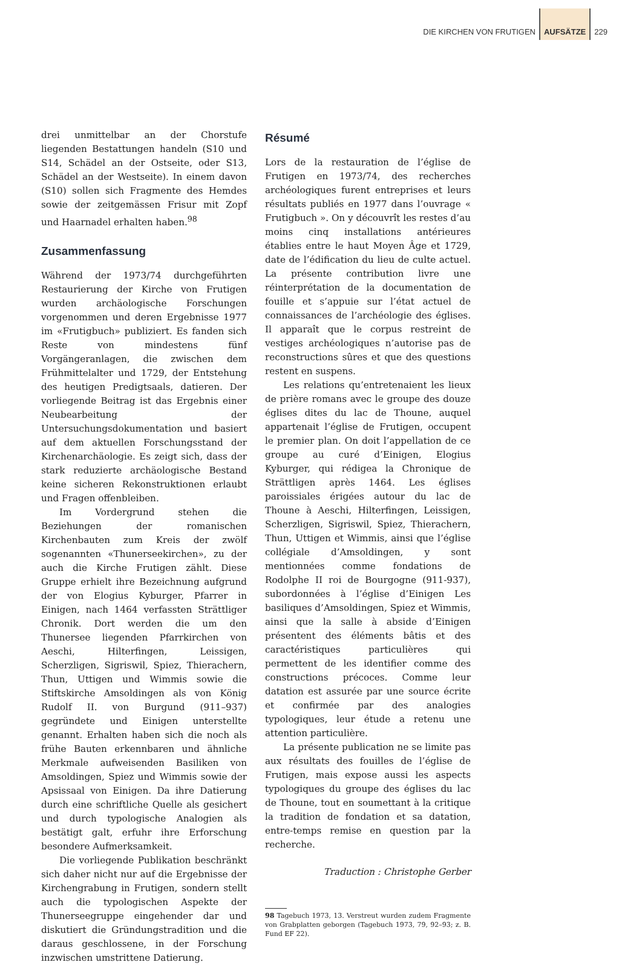DIE KIRCHEN VON FRUTIGEN AUFSÄTZE 229
drei unmittelbar an der Chorstufe liegenden Bestattungen handeln (S10 und S14, Schädel an der Ostseite, oder S13, Schädel an der Westseite). In einem davon (S10) sollen sich Fragmente des Hemdes sowie der zeitgemässen Frisur mit Zopf und Haarnadel erhalten haben.<sup>98</sup>
Zusammenfassung
Während der 1973/74 durchgeführten Restaurierung der Kirche von Frutigen wurden archäologische Forschungen vorgenommen und deren Ergebnisse 1977 im «Frutigbuch» publiziert. Es fanden sich Reste von mindestens fünf Vorgängeranlagen, die zwischen dem Frühmittelalter und 1729, der Entstehung des heutigen Predigtsaals, datieren. Der vorliegende Beitrag ist das Ergebnis einer Neubearbeitung der Untersuchungsdokumentation und basiert auf dem aktuellen Forschungsstand der Kirchenarchäologie. Es zeigt sich, dass der stark reduzierte archäologische Bestand keine sicheren Rekonstruktionen erlaubt und Fragen offenbleiben.
Im Vordergrund stehen die Beziehungen der romanischen Kirchenbauten zum Kreis der zwölf sogenannten «Thunerseekirchen», zu der auch die Kirche Frutigen zählt. Diese Gruppe erhielt ihre Bezeichnung aufgrund der von Elogius Kyburger, Pfarrer in Einigen, nach 1464 verfassten Strättliger Chronik. Dort werden die um den Thunersee liegenden Pfarrkirchen von Aeschi, Hilterfingen, Leissigen, Scherzligen, Sigriswil, Spiez, Thierachern, Thun, Uttigen und Wimmis sowie die Stiftskirche Amsoldingen als von König Rudolf II. von Burgund (911–937) gegründete und Einigen unterstellte genannt. Erhalten haben sich die noch als frühe Bauten erkennbaren und ähnliche Merkmale aufweisenden Basiliken von Amsoldingen, Spiez und Wimmis sowie der Apsissaal von Einigen. Da ihre Datierung durch eine schriftliche Quelle als gesichert und durch typologische Analogien als bestätigt galt, erfuhr ihre Erforschung besondere Aufmerksamkeit.
Die vorliegende Publikation beschränkt sich daher nicht nur auf die Ergebnisse der Kirchengrabung in Frutigen, sondern stellt auch die typologischen Aspekte der Thunerseegruppe eingehender dar und diskutiert die Gründungstradition und die daraus geschlossene, in der Forschung inzwischen umstrittene Datierung.
Résumé
Lors de la restauration de l’église de Frutigen en 1973/74, des recherches archéologiques furent entreprises et leurs résultats publiés en 1977 dans l’ouvrage « Frutigbuch ». On y découvrît les restes d’au moins cinq installations antérieures établies entre le haut Moyen Âge et 1729, date de l’édification du lieu de culte actuel. La présente contribution livre une réinterprétation de la documentation de fouille et s’appuie sur l’état actuel de connaissances de l’archéologie des églises. Il apparaît que le corpus restreint de vestiges archéologiques n’autorise pas de reconstructions sûres et que des questions restent en suspens.
Les relations qu’entretenaient les lieux de prière romans avec le groupe des douze églises dites du lac de Thoune, auquel appartenait l’église de Frutigen, occupent le premier plan. On doit l’appellation de ce groupe au curé d’Einigen, Elogius Kyburger, qui rédigea la Chronique de Strättligen après 1464. Les églises paroissiales érigées autour du lac de Thoune à Aeschi, Hilterfingen, Leissigen, Scherzligen, Sigriswil, Spiez, Thierachern, Thun, Uttigen et Wimmis, ainsi que l’église collégiale d’Amsoldingen, y sont mentionnées comme fondations de Rodolphe II roi de Bourgogne (911-937), subordonnées à l’église d’Einigen Les basiliques d’Amsoldingen, Spiez et Wimmis, ainsi que la salle à abside d’Einigen présentent des éléments bâtis et des caractéristiques particulières qui permettent de les identifier comme des constructions précoces. Comme leur datation est assurée par une source écrite et confirmée par des analogies typologiques, leur étude a retenu une attention particulière.
La présente publication ne se limite pas aux résultats des fouilles de l’église de Frutigen, mais expose aussi les aspects typologiques du groupe des églises du lac de Thoune, tout en soumettant à la critique la tradition de fondation et sa datation, entre-temps remise en question par la recherche.
Traduction : Christophe Gerber
98 Tagebuch 1973, 13. Verstreut wurden zudem Fragmente von Grabplatten geborgen (Tagebuch 1973, 79, 92–93; z. B. Fund EF 22).